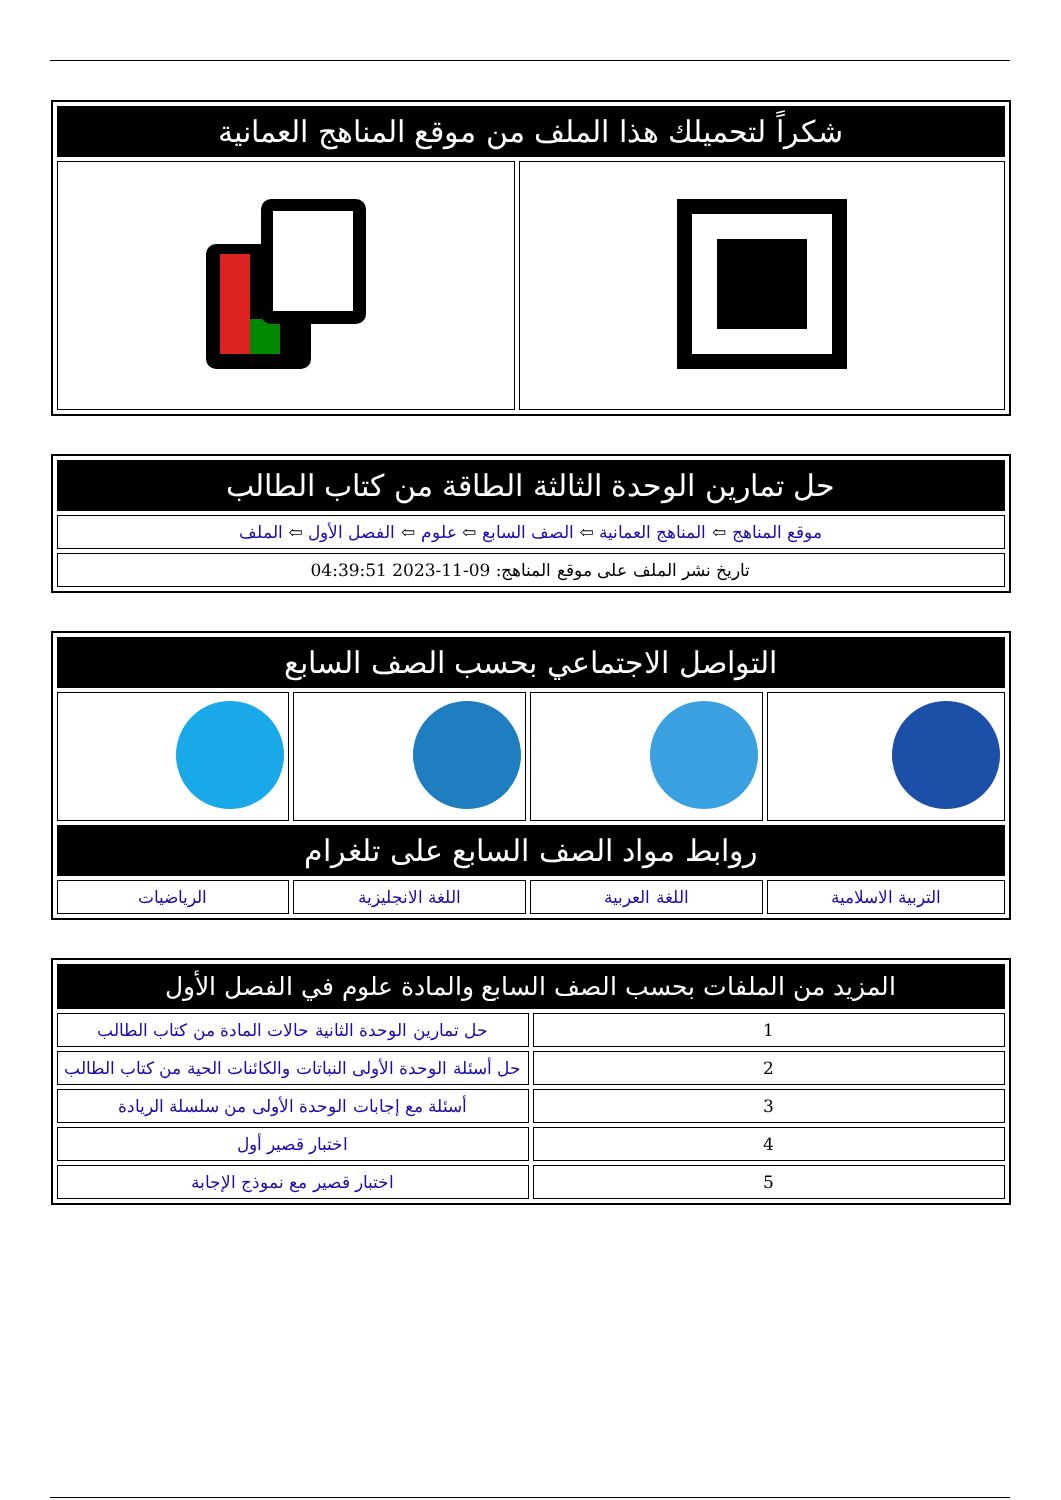| شكراً لتحميلك هذا الملف من موقع المناهج العمانية | |
| --- | --- |
| حل تمارين الوحدة الثالثة الطاقة من كتاب الطالب |
| --- |
| موقع المناهج ⇦ المناهج العمانية ⇦ الصف السابع ⇦ علوم ⇦ الفصل الأول ⇦ الملف |
| تاريخ نشر الملف على موقع المناهج: 09-11-2023 04:39:51 |
| التواصل الاجتماعي بحسب الصف السابع | | | |
| --- | --- | --- | --- |
| روابط مواد الصف السابع على تلغرام | | | |
| التربية الاسلامية | اللغة العربية | اللغة الانجليزية | الرياضيات |
| المزيد من الملفات بحسب الصف السابع والمادة علوم في الفصل الأول | |
| --- | --- |
| 1 | حل تمارين الوحدة الثانية حالات المادة من كتاب الطالب |
| 2 | حل أسئلة الوحدة الأولى النباتات والكائنات الحية من كتاب الطالب |
| 3 | أسئلة مع إجابات الوحدة الأولى من سلسلة الريادة |
| 4 | اختبار قصير أول |
| 5 | اختبار قصير مع نموذج الإجابة |